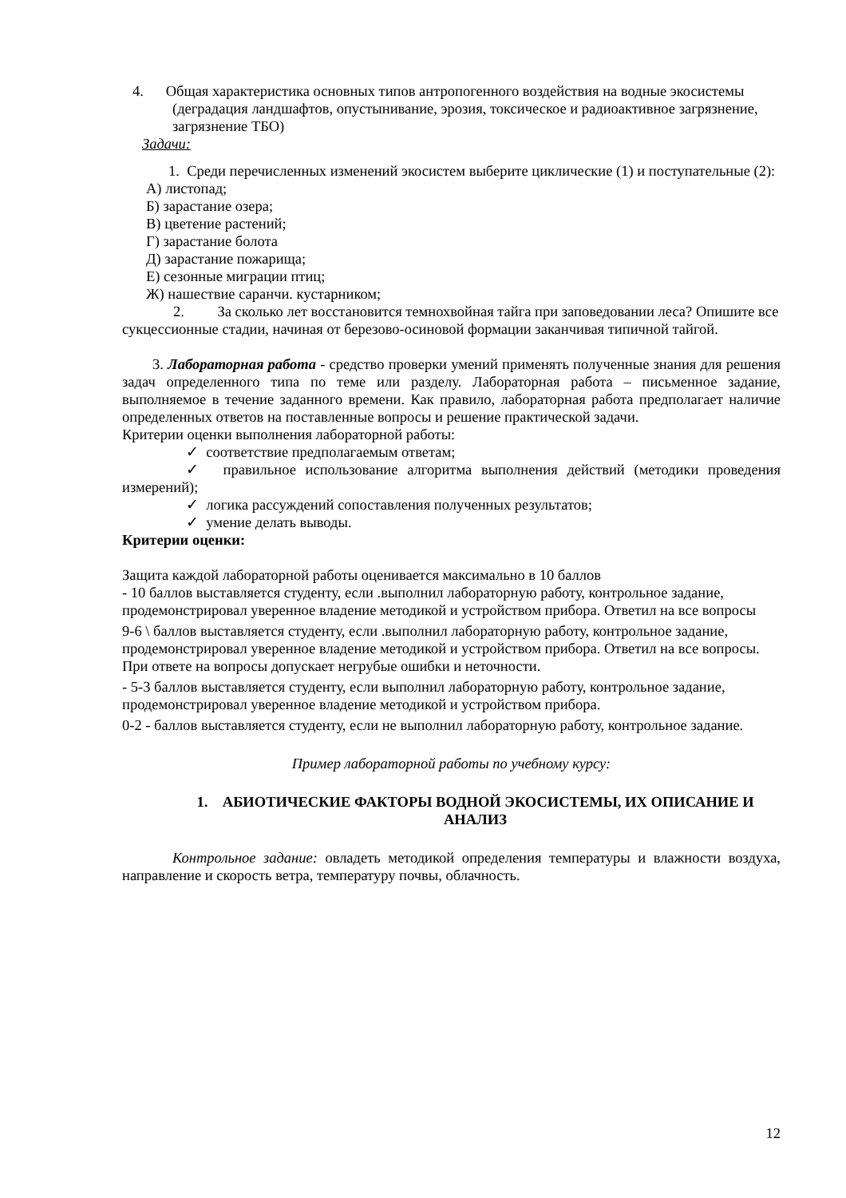4. Общая характеристика основных типов антропогенного воздействия на водные экосистемы (деградация ландшафтов, опустынивание, эрозия, токсическое и радиоактивное загрязнение, загрязнение ТБО)
Задачи:
1. Среди перечисленных изменений экосистем выберите циклические (1) и поступательные (2):
А) листопад;
Б) зарастание озера;
В) цветение растений;
Г) зарастание болота
Д) зарастание пожарища;
Е) сезонные миграции птиц;
Ж) нашествие саранчи. кустарником;
2. За сколько лет восстановится темнохвойная тайга при заповедовании леса? Опишите все сукцессионные стадии, начиная от березово-осиновой формации заканчивая типичной тайгой.
3. Лабораторная работа - средство проверки умений применять полученные знания для решения задач определенного типа по теме или разделу. Лабораторная работа – письменное задание, выполняемое в течение заданного времени. Как правило, лабораторная работа предполагает наличие определенных ответов на поставленные вопросы и решение практической задачи.
Критерии оценки выполнения лабораторной работы:
✓ соответствие предполагаемым ответам;
✓ правильное использование алгоритма выполнения действий (методики проведения измерений);
✓ логика рассуждений сопоставления полученных результатов;
✓ умение делать выводы.
Критерии оценки:
Защита каждой лабораторной работы оценивается максимально в 10 баллов
- 10 баллов выставляется студенту, если .выполнил лабораторную работу, контрольное задание, продемонстрировал уверенное владение методикой и устройством прибора. Ответил на все вопросы
9-6 \ баллов выставляется студенту, если .выполнил лабораторную работу, контрольное задание, продемонстрировал уверенное владение методикой и устройством прибора. Ответил на все вопросы. При ответе на вопросы допускает негрубые ошибки и неточности.
- 5-3 баллов выставляется студенту, если выполнил лабораторную работу, контрольное задание, продемонстрировал уверенное владение методикой и устройством прибора.
0-2 - баллов выставляется студенту, если не выполнил лабораторную работу, контрольное задание.
Пример лабораторной работы по учебному курсу:
1. АБИОТИЧЕСКИЕ ФАКТОРЫ ВОДНОЙ ЭКОСИСТЕМЫ, ИХ ОПИСАНИЕ И АНАЛИЗ
Контрольное задание: овладеть методикой определения температуры и влажности воздуха, направление и скорость ветра, температуру почвы, облачность.
12